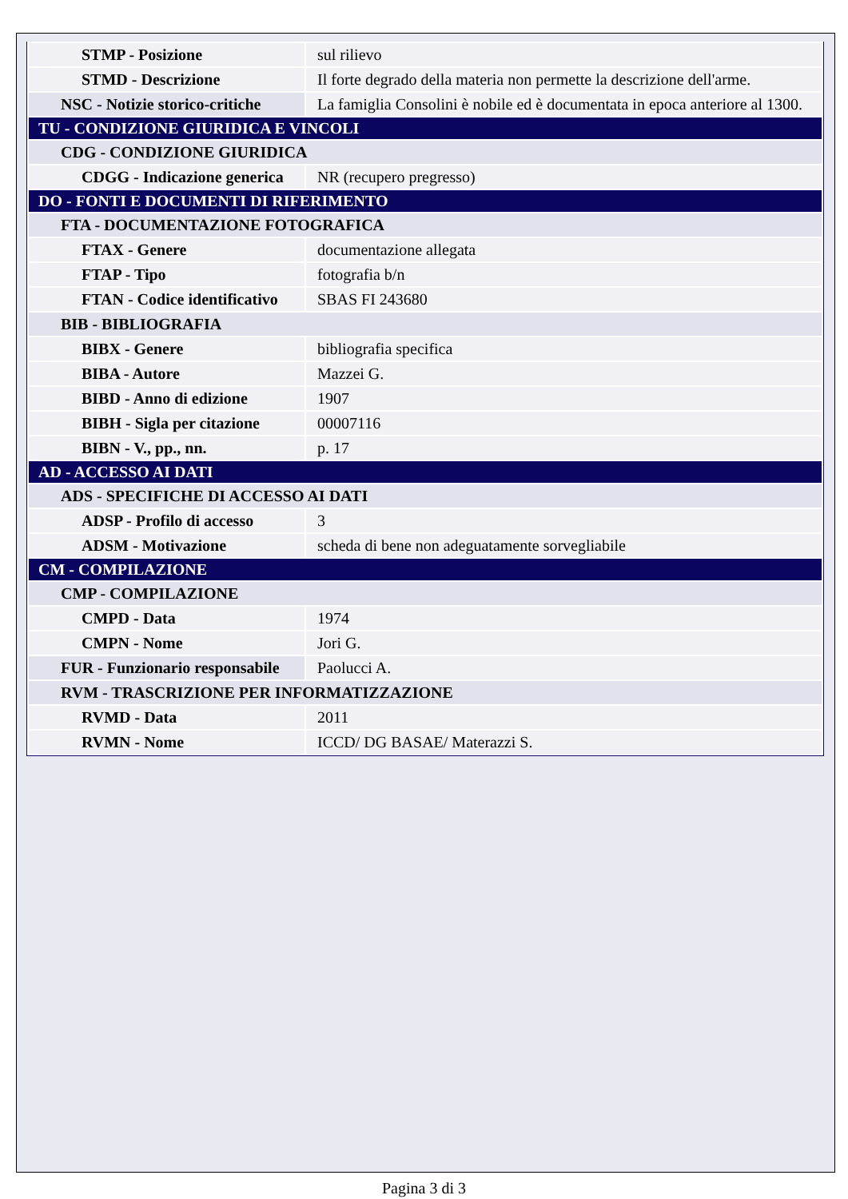| STMP - Posizione | sul rilievo |
| STMD - Descrizione | Il forte degrado della materia non permette la descrizione dell'arme. |
| NSC - Notizie storico-critiche | La famiglia Consolini è nobile ed è documentata in epoca anteriore al 1300. |
| TU - CONDIZIONE GIURIDICA E VINCOLI | |
| CDG - CONDIZIONE GIURIDICA | |
| CDGG - Indicazione generica | NR (recupero pregresso) |
| DO - FONTI E DOCUMENTI DI RIFERIMENTO | |
| FTA - DOCUMENTAZIONE FOTOGRAFICA | |
| FTAX - Genere | documentazione allegata |
| FTAP - Tipo | fotografia b/n |
| FTAN - Codice identificativo | SBAS FI 243680 |
| BIB - BIBLIOGRAFIA | |
| BIBX - Genere | bibliografia specifica |
| BIBA - Autore | Mazzei G. |
| BIBD - Anno di edizione | 1907 |
| BIBH - Sigla per citazione | 00007116 |
| BIBN - V., pp., nn. | p. 17 |
| AD - ACCESSO AI DATI | |
| ADS - SPECIFICHE DI ACCESSO AI DATI | |
| ADSP - Profilo di accesso | 3 |
| ADSM - Motivazione | scheda di bene non adeguatamente sorvegliabile |
| CM - COMPILAZIONE | |
| CMP - COMPILAZIONE | |
| CMPD - Data | 1974 |
| CMPN - Nome | Jori G. |
| FUR - Funzionario responsabile | Paolucci A. |
| RVM - TRASCRIZIONE PER INFORMATIZZAZIONE | |
| RVMD - Data | 2011 |
| RVMN - Nome | ICCD/ DG BASAE/ Materazzi S. |
Pagina 3 di 3